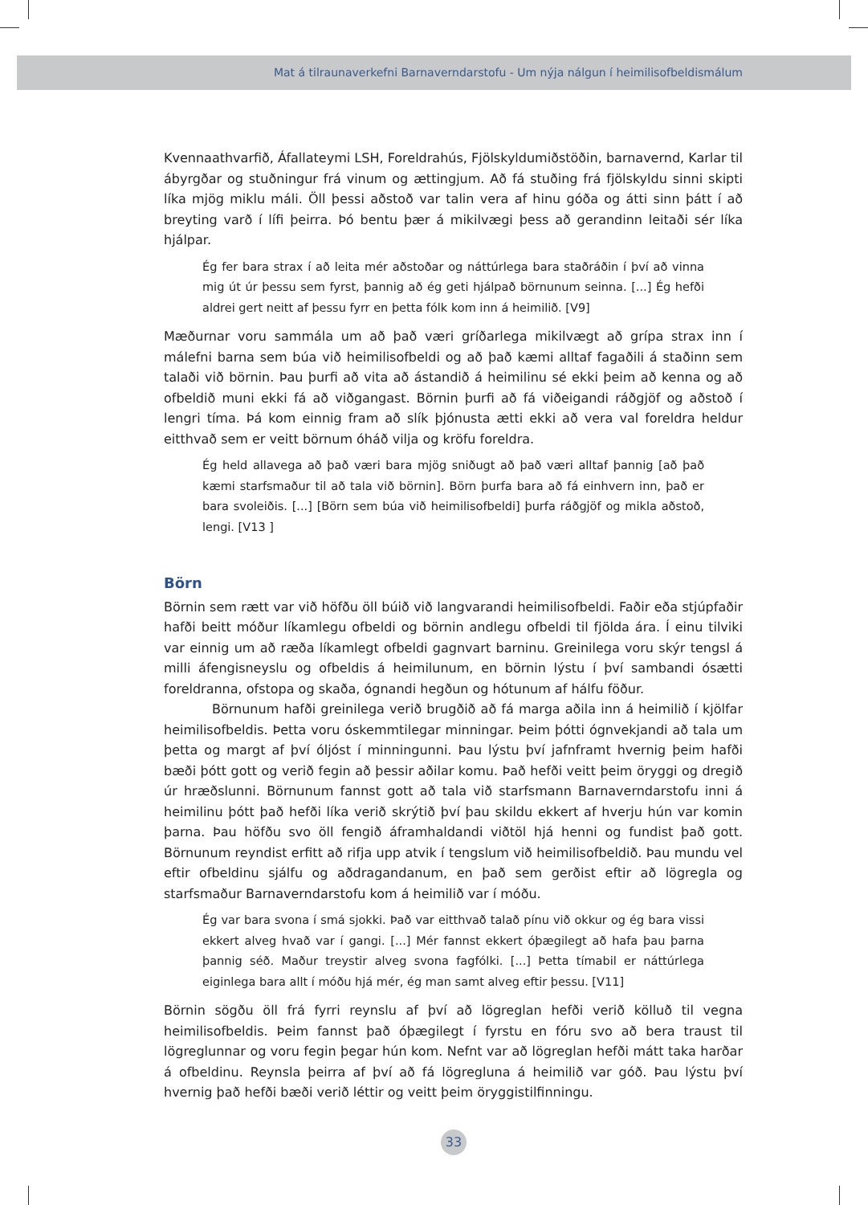Mat á tilraunaverkefni Barnaverndarstofu - Um nýja nálgun í heimilisofbeldismálum
Kvennaathvarfið, Áfallateymi LSH, Foreldrahús, Fjölskyldumiðstöðin, barnavernd, Karlar til ábyrgðar og stuðningur frá vinum og ættingjum. Að fá stuðing frá fjölskyldu sinni skipti líka mjög miklu máli. Öll þessi aðstoð var talin vera af hinu góða og átti sinn þátt í að breyting varð í lífi þeirra. Þó bentu þær á mikilvægi þess að gerandinn leitaði sér líka hjálpar.
Ég fer bara strax í að leita mér aðstoðar og náttúrlega bara staðráðin í því að vinna mig út úr þessu sem fyrst, þannig að ég geti hjálpað börnunum seinna. [...] Ég hefði aldrei gert neitt af þessu fyrr en þetta fólk kom inn á heimilið. [V9]
Mæðurnar voru sammála um að það væri gríðarlega mikilvægt að grípa strax inn í málefni barna sem búa við heimilisofbeldi og að það kæmi alltaf fagaðili á staðinn sem talaði við börnin. Þau þurfi að vita að ástandið á heimilinu sé ekki þeim að kenna og að ofbeldið muni ekki fá að viðgangast. Börnin þurfi að fá viðeigandi ráðgjöf og aðstoð í lengri tíma. Þá kom einnig fram að slík þjónusta ætti ekki að vera val foreldra heldur eitthvað sem er veitt börnum óháð vilja og kröfu foreldra.
Ég held allavega að það væri bara mjög sniðugt að það væri alltaf þannig [að það kæmi starfsmaður til að tala við börnin]. Börn þurfa bara að fá einhvern inn, það er bara svoleiðis. [...] [Börn sem búa við heimilisofbeldi] þurfa ráðgjöf og mikla aðstoð, lengi. [V13 ]
Börn
Börnin sem rætt var við höfðu öll búið við langvarandi heimilisofbeldi. Faðir eða stjúpfaðir hafði beitt móður líkamlegu ofbeldi og börnin andlegu ofbeldi til fjölda ára. Í einu tilviki var einnig um að ræða líkamlegt ofbeldi gagnvart barninu. Greinilega voru skýr tengsl á milli áfengisneyslu og ofbeldis á heimilunum, en börnin lýstu í því sambandi ósætti foreldranna, ofstopa og skaða, ógnandi hegðun og hótunum af hálfu föður.
Börnunum hafði greinilega verið brugðið að fá marga aðila inn á heimilið í kjölfar heimilisofbeldis. Þetta voru óskemmtilegar minningar. Þeim þótti ógnvekjandi að tala um þetta og margt af því óljóst í minningunni. Þau lýstu því jafnframt hvernig þeim hafði bæði þótt gott og verið fegin að þessir aðilar komu. Það hefði veitt þeim öryggi og dregið úr hræðslunni. Börnunum fannst gott að tala við starfsmann Barnaverndarstofu inni á heimilinu þótt það hefði líka verið skrýtið því þau skildu ekkert af hverju hún var komin þarna. Þau höfðu svo öll fengið áframhaldandi viðtöl hjá henni og fundist það gott. Börnunum reyndist erfitt að rifja upp atvik í tengslum við heimilisofbeldið. Þau mundu vel eftir ofbeldinu sjálfu og aðdragandanum, en það sem gerðist eftir að lögregla og starfsmaður Barnaverndarstofu kom á heimilið var í móðu.
Ég var bara svona í smá sjokki. Það var eitthvað talað pínu við okkur og ég bara vissi ekkert alveg hvað var í gangi. [...] Mér fannst ekkert óþægilegt að hafa þau þarna þannig séð. Maður treystir alveg svona fagfólki. [...] Þetta tímabil er náttúrlega eiginlega bara allt í móðu hjá mér, ég man samt alveg eftir þessu. [V11]
Börnin sögðu öll frá fyrri reynslu af því að lögreglan hefði verið kölluð til vegna heimilisofbeldis. Þeim fannst það óþægilegt í fyrstu en fóru svo að bera traust til lögreglunnar og voru fegin þegar hún kom. Nefnt var að lögreglan hefði mátt taka harðar á ofbeldinu. Reynsla þeirra af því að fá lögregluna á heimilið var góð. Þau lýstu því hvernig það hefði bæði verið léttir og veitt þeim öryggistilfinningu.
33